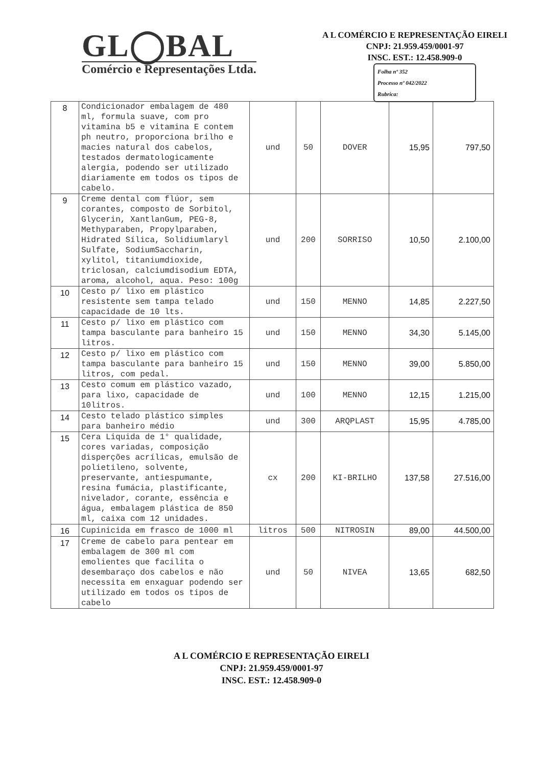GL◯BAL
Comércio e Representações Ltda.
A L COMÉRCIO E REPRESENTAÇÃO EIRELI
CNPJ: 21.959.459/0001-97
INSC. EST.: 12.458.909-0
Folha nº 352
Processo nº 042/2022
Rubrica:
| 8 | Condicionador embalagem de 480 ml, formula suave, com pro vitamina b5 e vitamina E contem ph neutro, proporciona brilho e macies natural dos cabelos, testados dermatologicamente alergia, podendo ser utilizado diariamente em todos os tipos de cabelo. | und | 50 | DOVER | 15,95 | 797,50 |
| 9 | Creme dental com flúor, sem corantes, composto de Sorbitol, Glycerin, XantlanGum, PEG-8, Methyparaben, Propylparaben, Hidrated Sílica, Solidiumlaryl Sulfate, SodiumSaccharin, xylitol, titaniumdioxide, triclosan, calciumdisodium EDTA, aroma, alcohol, aqua. Peso: 100g | und | 200 | SORRISO | 10,50 | 2.100,00 |
| 10 | Cesto p/ lixo em plástico resistente sem tampa telado capacidade de 10 lts. | und | 150 | MENNO | 14,85 | 2.227,50 |
| 11 | Cesto p/ lixo em plástico com tampa basculante para banheiro 15 litros. | und | 150 | MENNO | 34,30 | 5.145,00 |
| 12 | Cesto p/ lixo em plástico com tampa basculante para banheiro 15 litros, com pedal. | und | 150 | MENNO | 39,00 | 5.850,00 |
| 13 | Cesto comum em plástico vazado, para lixo, capacidade de 10litros. | und | 100 | MENNO | 12,15 | 1.215,00 |
| 14 | Cesto telado plástico simples para banheiro médio | und | 300 | ARQPLAST | 15,95 | 4.785,00 |
| 15 | Cera Liquida de 1° qualidade, cores variadas, composição disperções acrílicas, emulsão de polietileno, solvente, preservante, antiespumante, resina fumácia, plastificante, nivelador, corante, essência e água, embalagem plástica de 850 ml, caixa com 12 unidades. | cx | 200 | KI-BRILHO | 137,58 | 27.516,00 |
| 16 | Cupinicida em frasco de 1000 ml | litros | 500 | NITROSIN | 89,00 | 44.500,00 |
| 17 | Creme de cabelo para pentear em embalagem de 300 ml com emolientes que facilita o desembaraço dos cabelos e não necessita em enxaguar podendo ser utilizado em todos os tipos de cabelo | und | 50 | NIVEA | 13,65 | 682,50 |
A L COMÉRCIO E REPRESENTAÇÃO EIRELI
CNPJ: 21.959.459/0001-97
INSC. EST.: 12.458.909-0